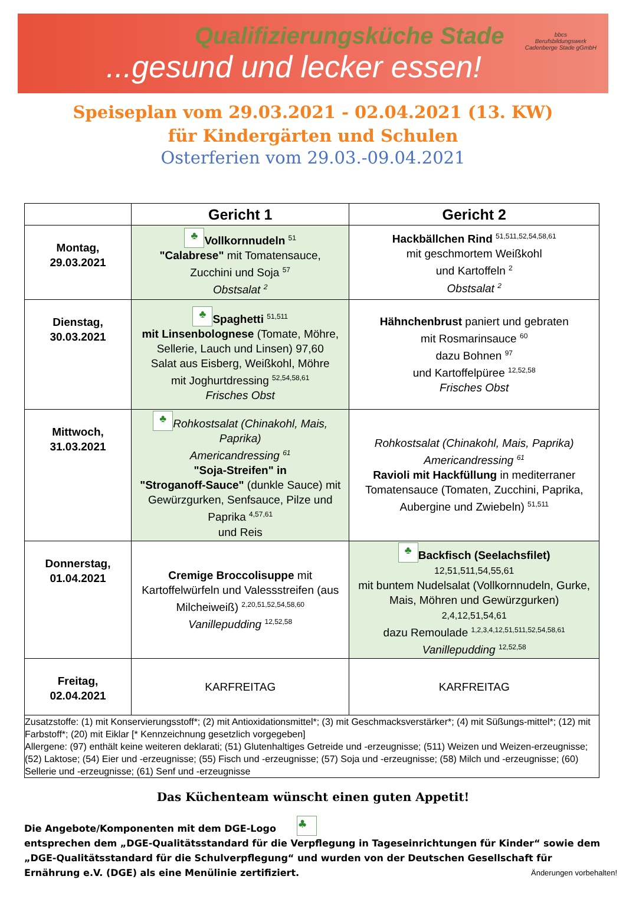Qualifizierungsküche Stade
...gesund und lecker essen!
bbcs
Berufsbildungswerk
Cadenberge Stade gGmbH
Speiseplan vom 29.03.2021 - 02.04.2021 (13. KW)
für Kindergärten und Schulen
Osterferien vom 29.03.-09.04.2021
| | Gericht 1 | Gericht 2 |
| --- | --- | --- |
| Montag, 29.03.2021 | ♣ Vollkornnudeln <sup>51</sup> "Calabrese" mit Tomatensauce, Zucchini und Soja <sup>57</sup> Obstsalat <sup>2</sup> | Hackbällchen Rind <sup>51,511,52,54,58,61</sup> mit geschmortem Weißkohl und Kartoffeln <sup>2</sup> Obstsalat <sup>2</sup> |
| Dienstag, 30.03.2021 | ♣ Spaghetti <sup>51,511</sup> mit Linsenbolognese (Tomate, Möhre, Sellerie, Lauch und Linsen) 97,60 Salat aus Eisberg, Weißkohl, Möhre mit Joghurtdressing <sup>52,54,58,61</sup> Frisches Obst | Hähnchenbrust paniert und gebraten mit Rosmarinsauce <sup>60</sup> dazu Bohnen <sup>97</sup> und Kartoffelpüree <sup>12,52,58</sup> Frisches Obst |
| Mittwoch, 31.03.2021 | ♣ Rohkostsalat (Chinakohl, Mais, Paprika) Americandressing <sup>61</sup> "Soja-Streifen" in "Stroganoff-Sauce" (dunkle Sauce) mit Gewürzgurken, Senfsauce, Pilze und Paprika <sup>4,57,61</sup> und Reis | Rohkostsalat (Chinakohl, Mais, Paprika) Americandressing <sup>61</sup> Ravioli mit Hackfüllung in mediterraner Tomatensauce (Tomaten, Zucchini, Paprika, Aubergine und Zwiebeln) <sup>51,511</sup> |
| Donnerstag, 01.04.2021 | Cremige Broccolisuppe mit Kartoffelwürfeln und Valessstreifen (aus Milcheiweiß) <sup>2,20,51,52,54,58,60</sup> Vanillepudding <sup>12,52,58</sup> | ♣ Backfisch (Seelachsfilet) 12,51,511,54,55,61 mit buntem Nudelsalat (Vollkornnudeln, Gurke, Mais, Möhren und Gewürzgurken) 2,4,12,51,54,61 dazu Remoulade <sup>1,2,3,4,12,51,511,52,54,58,61</sup> Vanillepudding <sup>12,52,58</sup> |
| Freitag, 02.04.2021 | KARFREITAG | KARFREITAG |
| Zusatzstoffe: (1) mit Konservierungsstoff*; (2) mit Antioxidationsmittel*; (3) mit Geschmacksverstärker*; (4) mit Süßungs-mittel*; (12) mit Farbstoff*; (20) mit Eiklar [* Kennzeichnung gesetzlich vorgegeben] Allergene: (97) enthält keine weiteren deklarati; (51) Glutenhaltiges Getreide und -erzeugnisse; (511) Weizen und Weizen-erzeugnisse; (52) Laktose; (54) Eier und -erzeugnisse; (55) Fisch und -erzeugnisse; (57) Soja und -erzeugnisse; (58) Milch und -erzeugnisse; (60) Sellerie und -erzeugnisse; (61) Senf und -erzeugnisse | | |
Das Küchenteam wünscht einen guten Appetit!
Die Angebote/Komponenten mit dem DGE-Logo ♣
entsprechen dem „DGE-Qualitätsstandard für die Verpflegung in Tageseinrichtungen für Kinder“ sowie dem „DGE-Qualitätsstandard für die Schulverpflegung“ und wurden von der Deutschen Gesellschaft für Ernährung e.V. (DGE) als eine Menülinie zertifiziert.
Änderungen vorbehalten!